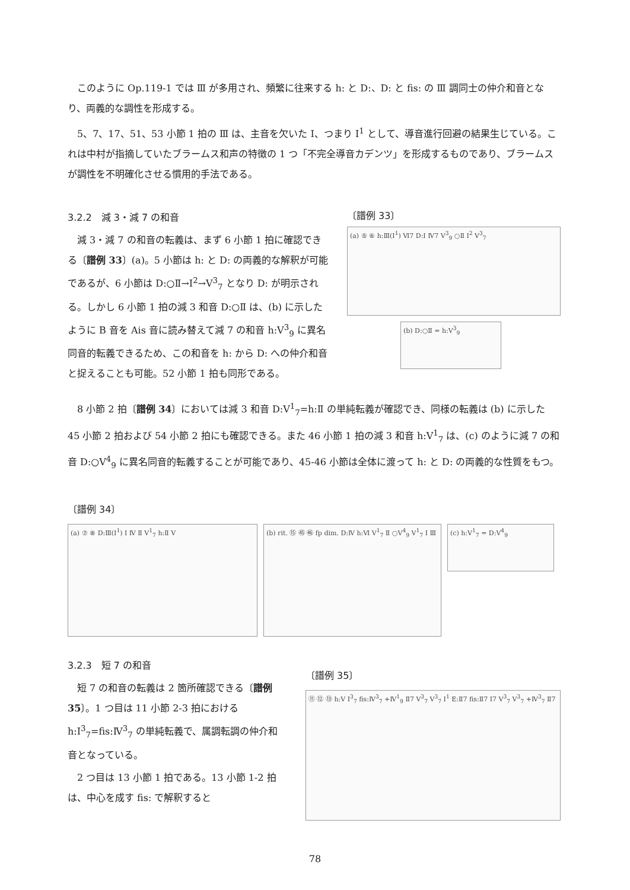このように Op.119-1 では Ⅲ が多用され、頻繁に往来する h: と D:、D: と fis: の Ⅲ 調同士の仲介和音となり、両義的な調性を形成する。
5、7、17、51、53 小節 1 拍の Ⅲ は、主音を欠いた I、つまり I<sup>1</sup> として、導音進行回避の結果生じている。これは中村が指摘していたブラームス和声の特徴の 1 つ「不完全導音カデンツ」を形成するものであり、ブラームスが調性を不明確化させる慣用的手法である。
3.2.2　減 3・減 7 の和音
減 3・減 7 の和音の転義は、まず 6 小節 1 拍に確認できる〔譜例 33〕(a)。5 小節は h: と D: の両義的な解釈が可能であるが、6 小節は D:○Ⅱ→I<sup>2</sup>→Ⅴ<sup>3</sup><sub>7</sub> となり D: が明示される。しかし 6 小節 1 拍の減 3 和音 D:○Ⅱ は、(b) に示したように B 音を Ais 音に読み替えて減 7 の和音 h:Ⅴ<sup>3</sup><sub>9</sub> に異名同音的転義できるため、この和音を h: から D: への仲介和音と捉えることも可能。52 小節 1 拍も同形である。
〔譜例 33〕
(a) ⑤ ⑥ h:Ⅲ(I<sup>1</sup>) Ⅵ7 D:I Ⅳ7 Ⅴ<sup>3</sup><sub>9</sub> ○Ⅱ I<sup>2</sup> Ⅴ<sup>3</sup><sub>7</sub>
(b) D:○Ⅱ = h:Ⅴ<sup>3</sup><sub>9</sub>
8 小節 2 拍〔譜例 34〕においては減 3 和音 D:Ⅴ<sup>1</sup><sub>7</sub>=h:Ⅱ の単純転義が確認でき、同様の転義は (b) に示した 45 小節 2 拍および 54 小節 2 拍にも確認できる。また 46 小節 1 拍の減 3 和音 h:Ⅴ<sup>1</sup><sub>7</sub> は、(c) のように減 7 の和音 D:○Ⅴ<sup>4</sup><sub>9</sub> に異名同音的転義することが可能であり、45-46 小節は全体に渡って h: と D: の両義的な性質をもつ。
〔譜例 34〕
(a) ⑦ ⑧ D:Ⅲ(I<sup>1</sup>) I Ⅳ Ⅱ Ⅴ<sup>1</sup><sub>7</sub> h:Ⅱ Ⅴ (b) rit. ⑮ ㊺ ㊻ fp dim. D:Ⅳ h:Ⅵ Ⅴ<sup>1</sup><sub>7</sub> Ⅱ ○Ⅴ<sup>4</sup><sub>9</sub> Ⅴ<sup>1</sup><sub>7</sub> I Ⅲ
(c) h:Ⅴ<sup>1</sup><sub>7</sub> = D:Ⅴ<sup>4</sup><sub>9</sub>
3.2.3　短 7 の和音
短 7 の和音の転義は 2 箇所確認できる〔譜例 35〕。1 つ目は 11 小節 2-3 拍における h:I<sup>3</sup><sub>7</sub>=fis:Ⅳ<sup>3</sup><sub>7</sub> の単純転義で、属調転調の仲介和音となっている。
2 つ目は 13 小節 1 拍である。13 小節 1-2 拍は、中心を成す fis: で解釈すると
〔譜例 35〕
⑪ ⑫ ⑬ h:Ⅴ I<sup>3</sup><sub>7</sub> fis:Ⅳ<sup>3</sup><sub>7</sub> +Ⅳ<sup>1</sup><sub>9</sub> Ⅱ7 Ⅴ<sup>3</sup><sub>7</sub> Ⅴ<sup>3</sup><sub>7</sub> I<sup>1</sup> E:Ⅱ7 fis:Ⅱ7 I7 Ⅴ<sup>3</sup><sub>7</sub> Ⅴ<sup>3</sup><sub>7</sub> +Ⅳ<sup>3</sup><sub>7</sub> Ⅱ7
78